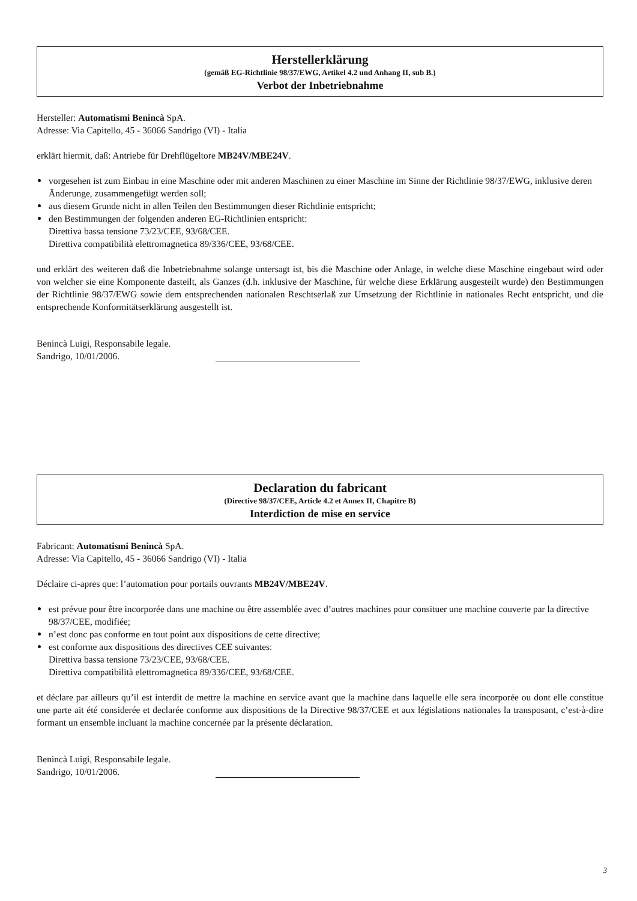Herstellerklärung
(gemäß EG-Richtlinie 98/37/EWG, Artikel 4.2 und Anhang II, sub B.)
Verbot der Inbetriebnahme
Hersteller: Automatismi Benincà SpA.
Adresse: Via Capitello, 45 - 36066 Sandrigo (VI) - Italia
erklärt hiermit, daß: Antriebe für Drehflügeltore MB24V/MBE24V.
vorgesehen ist zum Einbau in eine Maschine oder mit anderen Maschinen zu einer Maschine im Sinne der Richtlinie 98/37/EWG, inklusive deren Änderunge, zusammengefügt werden soll;
aus diesem Grunde nicht in allen Teilen den Bestimmungen dieser Richtlinie entspricht;
den Bestimmungen der folgenden anderen EG-Richtlinien entspricht:
Direttiva bassa tensione 73/23/CEE, 93/68/CEE.
Direttiva compatibilità elettromagnetica 89/336/CEE, 93/68/CEE.
und erklärt des weiteren daß die Inbetriebnahme solange untersagt ist, bis die Maschine oder Anlage, in welche diese Maschine eingebaut wird oder von welcher sie eine Komponente dasteilt, als Ganzes (d.h. inklusive der Maschine, für welche diese Erklärung ausgesteilt wurde) den Bestimmungen der Richtlinie 98/37/EWG sowie dem entsprechenden nationalen Reschtserlaß zur Umsetzung der Richtlinie in nationales Recht entspricht, und die entsprechende Konformitätserklärung ausgestellt ist.
Benincà Luigi, Responsabile legale.
Sandrigo, 10/01/2006.
Declaration du fabricant
(Directive 98/37/CEE, Article 4.2 et Annex II, Chapitre B)
Interdiction de mise en service
Fabricant: Automatismi Benincà SpA.
Adresse: Via Capitello, 45 - 36066 Sandrigo (VI) - Italia
Déclaire ci-apres que: l’automation pour portails ouvrants MB24V/MBE24V.
est prévue pour être incorporée dans une machine ou être assemblée avec d’autres machines pour consituer une machine couverte par la directive 98/37/CEE, modifiée;
n’est donc pas conforme en tout point aux dispositions de cette directive;
est conforme aux dispositions des directives CEE suivantes:
Direttiva bassa tensione 73/23/CEE, 93/68/CEE.
Direttiva compatibilità elettromagnetica 89/336/CEE, 93/68/CEE.
et déclare par ailleurs qu’il est interdit de mettre la machine en service avant que la machine dans laquelle elle sera incorporée ou dont elle constitue une parte ait été considerée et declarée conforme aux dispositions de la Directive 98/37/CEE et aux législations nationales la transposant, c’est-à-dire formant un ensemble incluant la machine concernée par la présente déclaration.
Benincà Luigi, Responsabile legale.
Sandrigo, 10/01/2006.
3